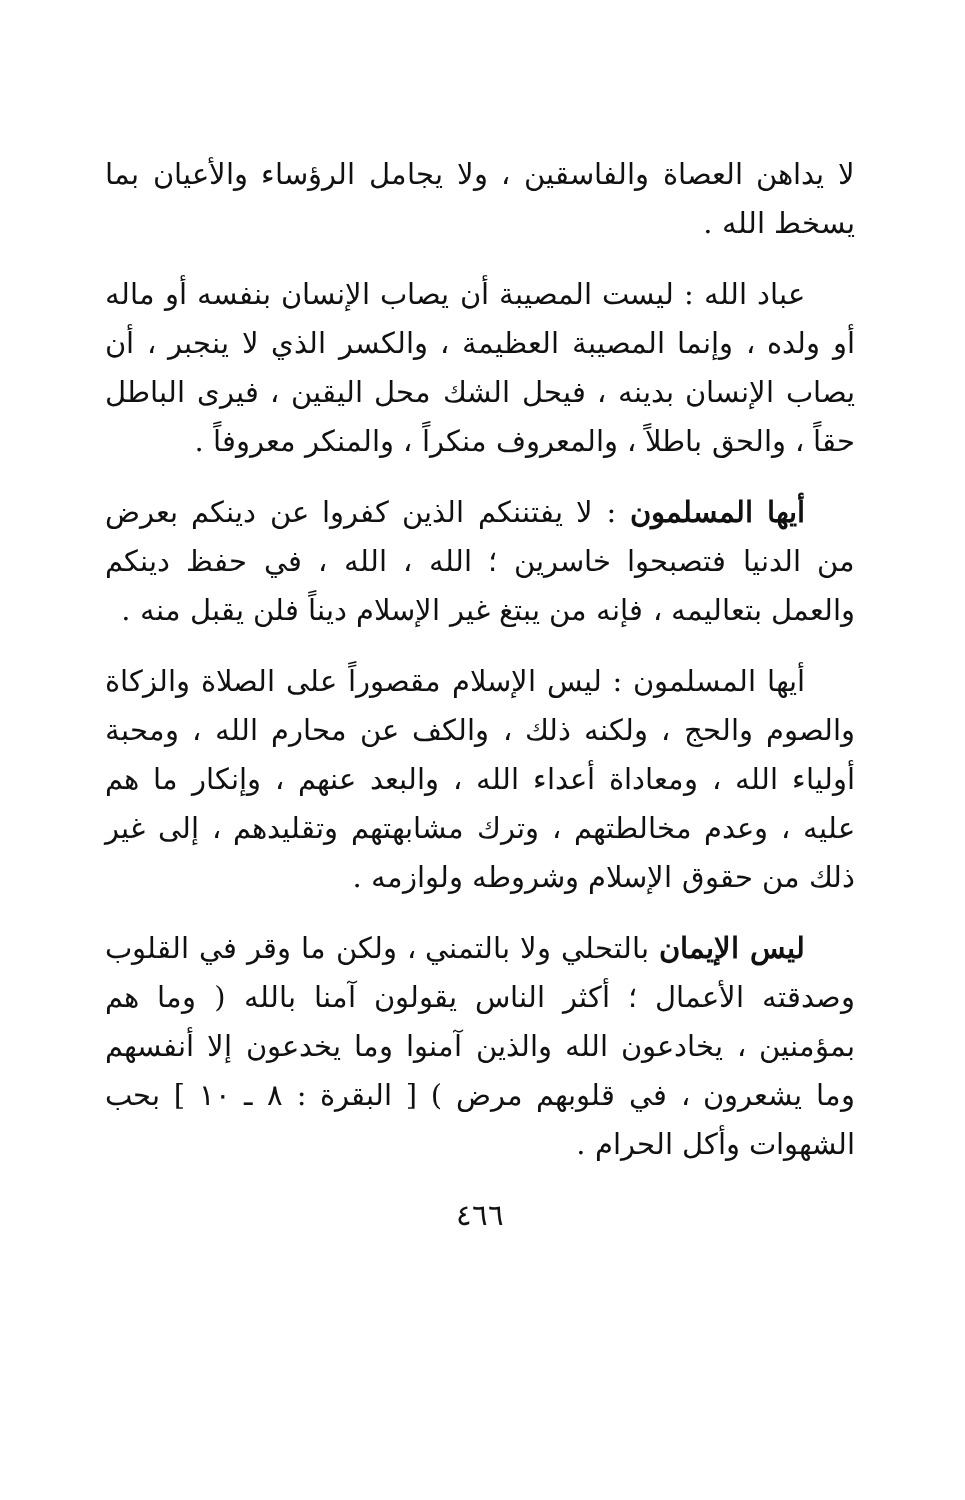لا يداهن العصاة والفاسقين ، ولا يجامل الرؤساء والأعيان بما يسخط الله .
عباد الله : ليست المصيبة أن يصاب الإنسان بنفسه أو ماله أو ولده ، وإنما المصيبة العظيمة ، والكسر الذي لا ينجبر ، أن يصاب الإنسان بدينه ، فيحل الشك محل اليقين ، فيرى الباطل حقاً ، والحق باطلاً ، والمعروف منكراً ، والمنكر معروفاً .
أيها المسلمون : لا يفتننكم الذين كفروا عن دينكم بعرض من الدنيا فتصبحوا خاسرين ؛ الله ، الله ، في حفظ دينكم والعمل بتعاليمه ، فإنه من يبتغ غير الإسلام ديناً فلن يقبل منه .
أيها المسلمون : ليس الإسلام مقصوراً على الصلاة والزكاة والصوم والحج ، ولكنه ذلك ، والكف عن محارم الله ، ومحبة أولياء الله ، ومعاداة أعداء الله ، والبعد عنهم ، وإنكار ما هم عليه ، وعدم مخالطتهم ، وترك مشابهتهم وتقليدهم ، إلى غير ذلك من حقوق الإسلام وشروطه ولوازمه .
ليس الإيمان بالتحلي ولا بالتمني ، ولكن ما وقر في القلوب وصدقته الأعمال ؛ أكثر الناس يقولون آمنا بالله ( وما هم بمؤمنين ، يخادعون الله والذين آمنوا وما يخدعون إلا أنفسهم وما يشعرون ، في قلوبهم مرض ) [ البقرة : ٨ ـ ١٠ ] بحب الشهوات وأكل الحرام .
٤٦٦